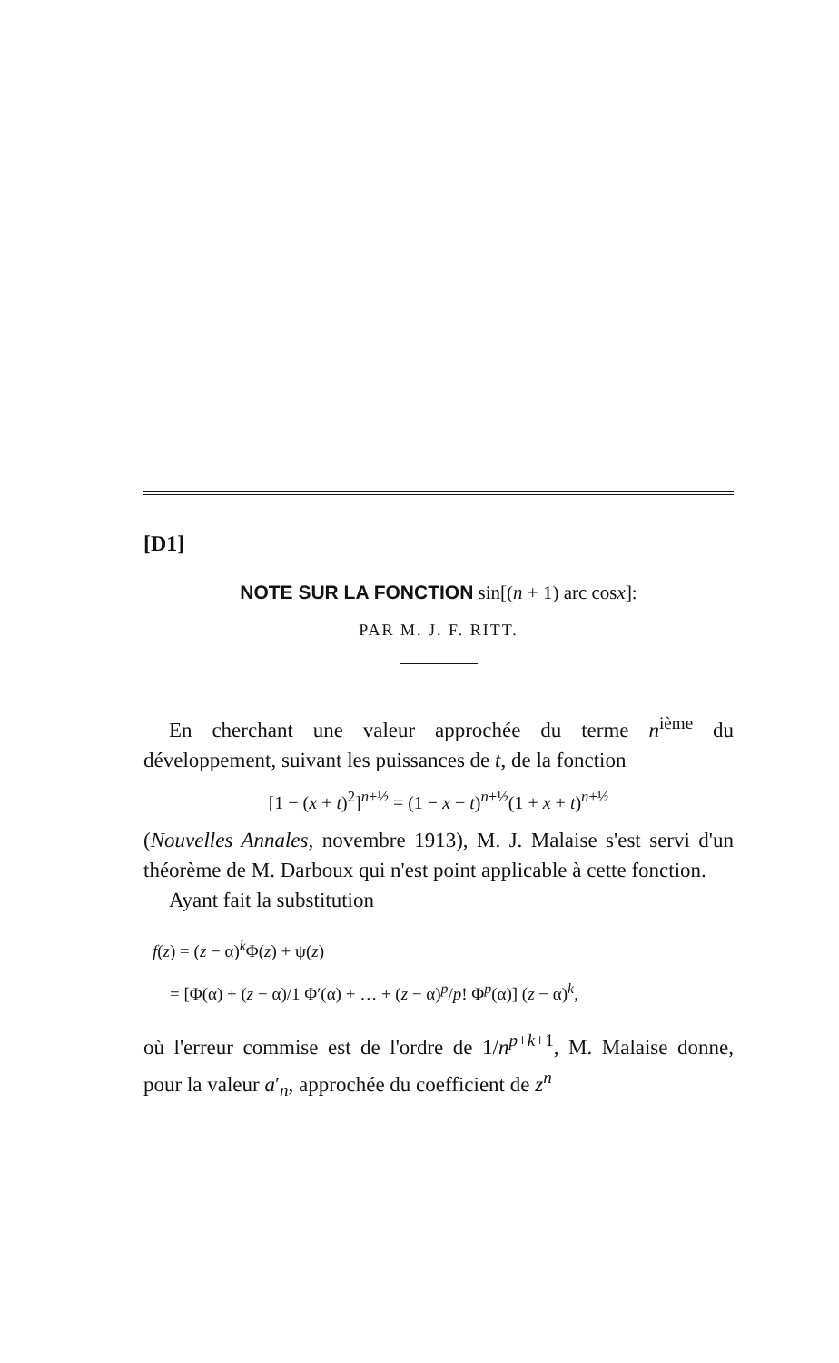[D1]
NOTE SUR LA FONCTION sin[(n + 1) arc cosx]:
PAR M. J. F. RITT.
En cherchant une valeur approchée du terme n<sup>ième</sup> du développement, suivant les puissances de t, de la fonction
[1 − (x + t)<sup>2</sup>]<sup>n+½</sup> = (1 − x − t)<sup>n+½</sup>(1 + x + t)<sup>n+½</sup>
(Nouvelles Annales, novembre 1913), M. J. Malaise s'est servi d'un théorème de M. Darboux qui n'est point applicable à cette fonction.
Ayant fait la substitution
f(z) = (z − α)<sup>k</sup>Φ(z) + ψ(z)
= [Φ(α) + (z − α)/1 Φ′(α) + … + (z − α)<sup>p</sup>/p! Φ<sup>p</sup>(α)] (z − α)<sup>k</sup>,
où l'erreur commise est de l'ordre de 1/n<sup>p+k+1</sup>, M. Malaise donne, pour la valeur a′<sub>n</sub>, approchée du coefficient de z<sup>n</sup>